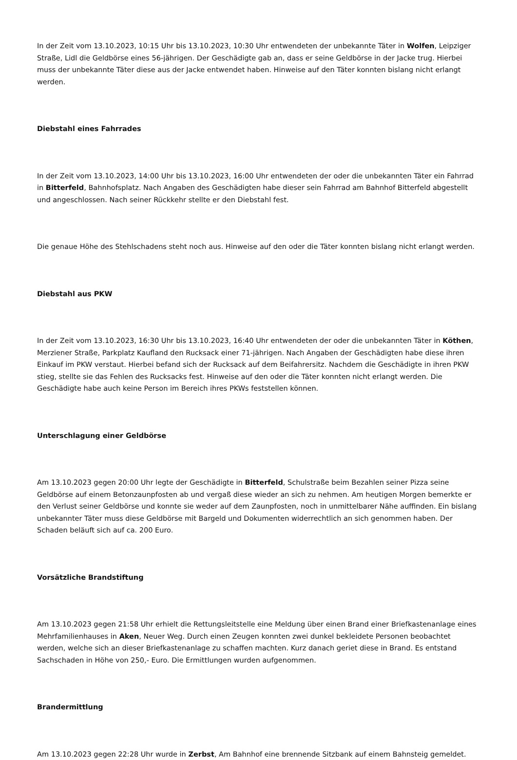In der Zeit vom 13.10.2023, 10:15 Uhr bis 13.10.2023, 10:30 Uhr entwendeten der unbekannte Täter in Wolfen, Leipziger Straße, Lidl die Geldbörse eines 56-jährigen. Der Geschädigte gab an, dass er seine Geldbörse in der Jacke trug. Hierbei muss der unbekannte Täter diese aus der Jacke entwendet haben. Hinweise auf den Täter konnten bislang nicht erlangt werden.
Diebstahl eines Fahrrades
In der Zeit vom 13.10.2023, 14:00 Uhr bis 13.10.2023, 16:00 Uhr entwendeten der oder die unbekannten Täter ein Fahrrad in Bitterfeld, Bahnhofsplatz. Nach Angaben des Geschädigten habe dieser sein Fahrrad am Bahnhof Bitterfeld abgestellt und angeschlossen. Nach seiner Rückkehr stellte er den Diebstahl fest.
Die genaue Höhe des Stehlschadens steht noch aus. Hinweise auf den oder die Täter konnten bislang nicht erlangt werden.
Diebstahl aus PKW
In der Zeit vom 13.10.2023, 16:30 Uhr bis 13.10.2023, 16:40 Uhr entwendeten der oder die unbekannten Täter in Köthen, Merziener Straße, Parkplatz Kaufland den Rucksack einer 71-jährigen. Nach Angaben der Geschädigten habe diese ihren Einkauf im PKW verstaut. Hierbei befand sich der Rucksack auf dem Beifahrersitz. Nachdem die Geschädigte in ihren PKW stieg, stellte sie das Fehlen des Rucksacks fest. Hinweise auf den oder die Täter konnten nicht erlangt werden. Die Geschädigte habe auch keine Person im Bereich ihres PKWs feststellen können.
Unterschlagung einer Geldbörse
Am 13.10.2023 gegen 20:00 Uhr legte der Geschädigte in Bitterfeld, Schulstraße beim Bezahlen seiner Pizza seine Geldbörse auf einem Betonzaunpfosten ab und vergaß diese wieder an sich zu nehmen. Am heutigen Morgen bemerkte er den Verlust seiner Geldbörse und konnte sie weder auf dem Zaunpfosten, noch in unmittelbarer Nähe auffinden. Ein bislang unbekannter Täter muss diese Geldbörse mit Bargeld und Dokumenten widerrechtlich an sich genommen haben. Der Schaden beläuft sich auf ca. 200 Euro.
Vorsätzliche Brandstiftung
Am 13.10.2023 gegen 21:58 Uhr erhielt die Rettungsleitstelle eine Meldung über einen Brand einer Briefkastenanlage eines Mehrfamilienhauses in Aken, Neuer Weg. Durch einen Zeugen konnten zwei dunkel bekleidete Personen beobachtet werden, welche sich an dieser Briefkastenanlage zu schaffen machten. Kurz danach geriet diese in Brand. Es entstand Sachschaden in Höhe von 250,- Euro. Die Ermittlungen wurden aufgenommen.
Brandermittlung
Am 13.10.2023 gegen 22:28 Uhr wurde in Zerbst, Am Bahnhof eine brennende Sitzbank auf einem Bahnsteig gemeldet.